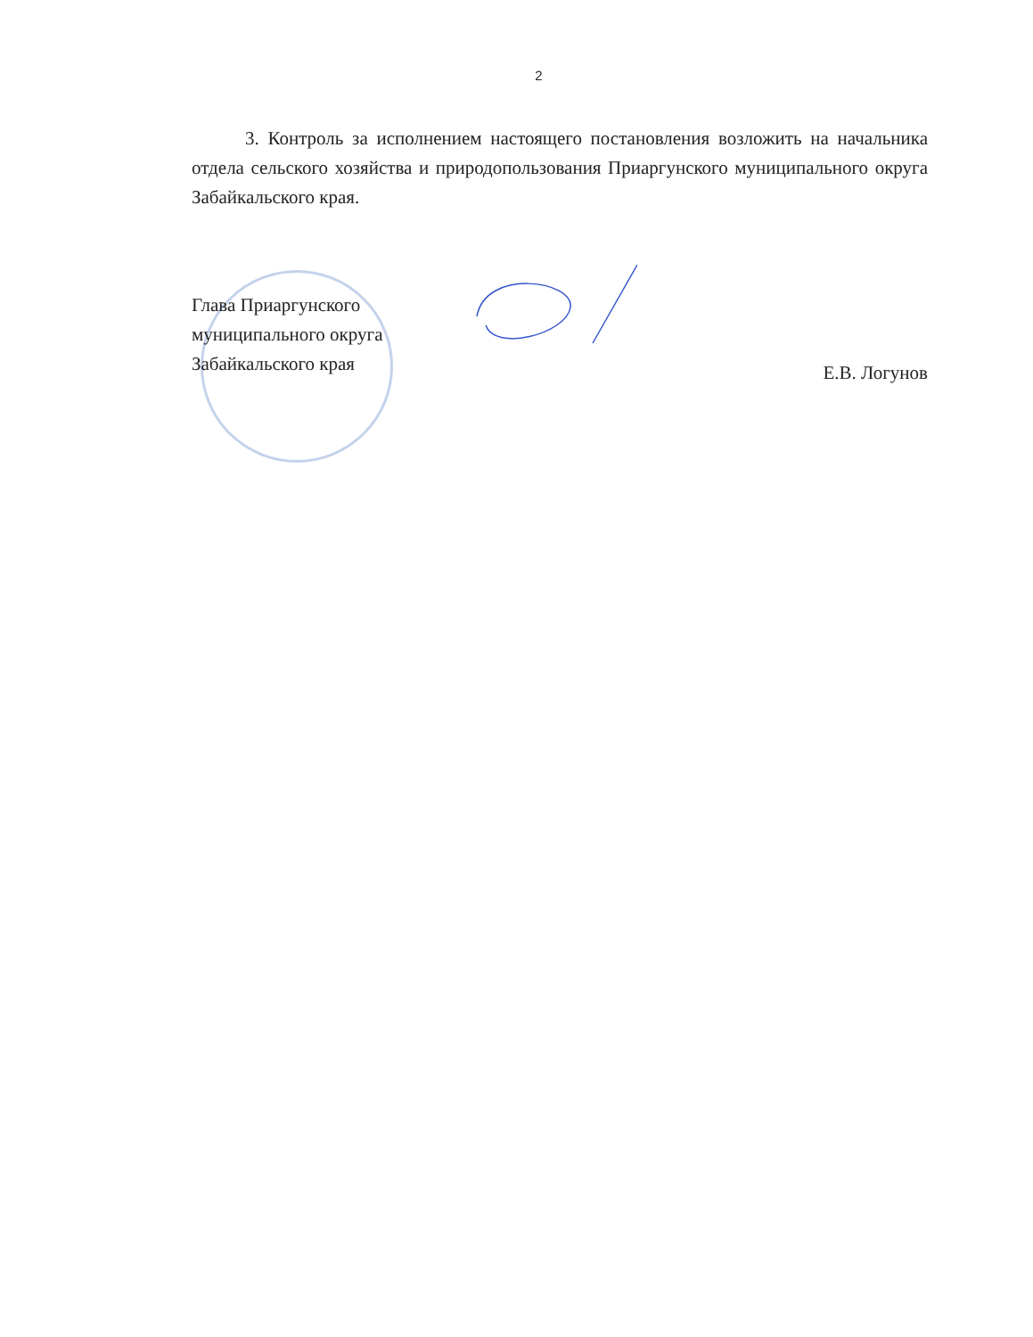2
3. Контроль за исполнением настоящего постановления возложить на начальника отдела сельского хозяйства и природопользования Приаргунского муниципального округа Забайкальского края.
Глава Приаргунского
муниципального округа
Забайкальского края
Е.В. Логунов